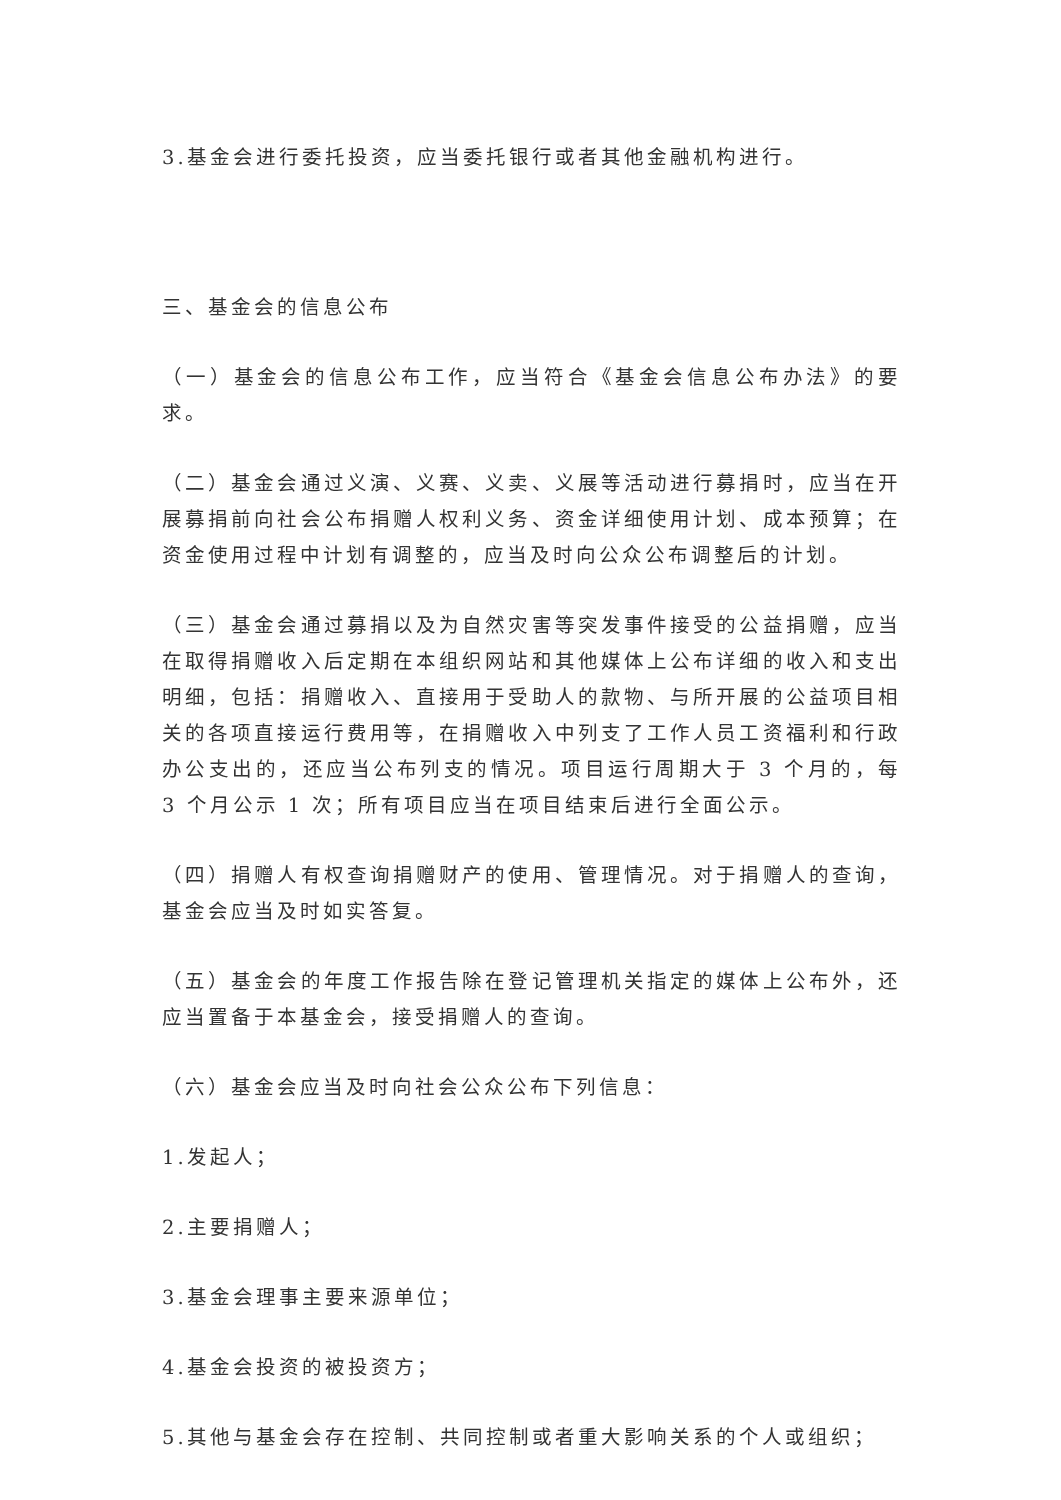3.基金会进行委托投资，应当委托银行或者其他金融机构进行。
三、基金会的信息公布
（一）基金会的信息公布工作，应当符合《基金会信息公布办法》的要求。
（二）基金会通过义演、义赛、义卖、义展等活动进行募捐时，应当在开展募捐前向社会公布捐赠人权利义务、资金详细使用计划、成本预算；在资金使用过程中计划有调整的，应当及时向公众公布调整后的计划。
（三）基金会通过募捐以及为自然灾害等突发事件接受的公益捐赠，应当在取得捐赠收入后定期在本组织网站和其他媒体上公布详细的收入和支出明细，包括：捐赠收入、直接用于受助人的款物、与所开展的公益项目相关的各项直接运行费用等，在捐赠收入中列支了工作人员工资福利和行政办公支出的，还应当公布列支的情况。项目运行周期大于 3 个月的，每 3 个月公示 1 次；所有项目应当在项目结束后进行全面公示。
（四）捐赠人有权查询捐赠财产的使用、管理情况。对于捐赠人的查询，基金会应当及时如实答复。
（五）基金会的年度工作报告除在登记管理机关指定的媒体上公布外，还应当置备于本基金会，接受捐赠人的查询。
（六）基金会应当及时向社会公众公布下列信息：
1.发起人；
2.主要捐赠人；
3.基金会理事主要来源单位；
4.基金会投资的被投资方；
5.其他与基金会存在控制、共同控制或者重大影响关系的个人或组织；